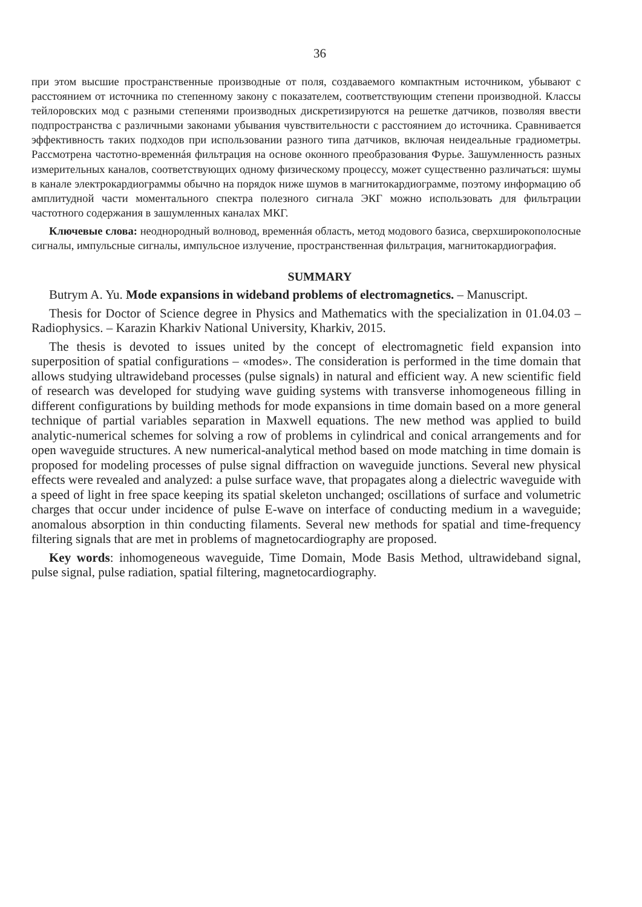36
при этом высшие пространственные производные от поля, создаваемого компактным источником, убывают с расстоянием от источника по степенному закону с показателем, соответствующим степени производной. Классы тейлоровских мод с разными степенями производных дискретизируются на решетке датчиков, позволяя ввести подпространства с различными законами убывания чувствительности с расстоянием до источника. Сравнивается эффективность таких подходов при использовании разного типа датчиков, включая неидеальные градиометры. Рассмотрена частотно-временнáя фильтрация на основе оконного преобразования Фурье. Зашумленность разных измерительных каналов, соответствующих одному физическому процессу, может существенно различаться: шумы в канале электрокардиограммы обычно на порядок ниже шумов в магнитокардиограмме, поэтому информацию об амплитудной части моментального спектра полезного сигнала ЭКГ можно использовать для фильтрации частотного содержания в зашумленных каналах МКГ.
Ключевые слова: неоднородный волновод, временнáя область, метод модового базиса, сверхширокополосные сигналы, импульсные сигналы, импульсное излучение, пространственная фильтрация, магнитокардиография.
SUMMARY
Butrym A. Yu. Mode expansions in wideband problems of electromagnetics. – Manuscript.
Thesis for Doctor of Science degree in Physics and Mathematics with the specialization in 01.04.03 – Radiophysics. – Karazin Kharkiv National University, Kharkiv, 2015.
The thesis is devoted to issues united by the concept of electromagnetic field expansion into superposition of spatial configurations – «modes». The consideration is performed in the time domain that allows studying ultrawideband processes (pulse signals) in natural and efficient way. A new scientific field of research was developed for studying wave guiding systems with transverse inhomogeneous filling in different configurations by building methods for mode expansions in time domain based on a more general technique of partial variables separation in Maxwell equations. The new method was applied to build analytic-numerical schemes for solving a row of problems in cylindrical and conical arrangements and for open waveguide structures. A new numerical-analytical method based on mode matching in time domain is proposed for modeling processes of pulse signal diffraction on waveguide junctions. Several new physical effects were revealed and analyzed: a pulse surface wave, that propagates along a dielectric waveguide with a speed of light in free space keeping its spatial skeleton unchanged; oscillations of surface and volumetric charges that occur under incidence of pulse E-wave on interface of conducting medium in a waveguide; anomalous absorption in thin conducting filaments. Several new methods for spatial and time-frequency filtering signals that are met in problems of magnetocardiography are proposed.
Key words: inhomogeneous waveguide, Time Domain, Mode Basis Method, ultrawideband signal, pulse signal, pulse radiation, spatial filtering, magnetocardiography.